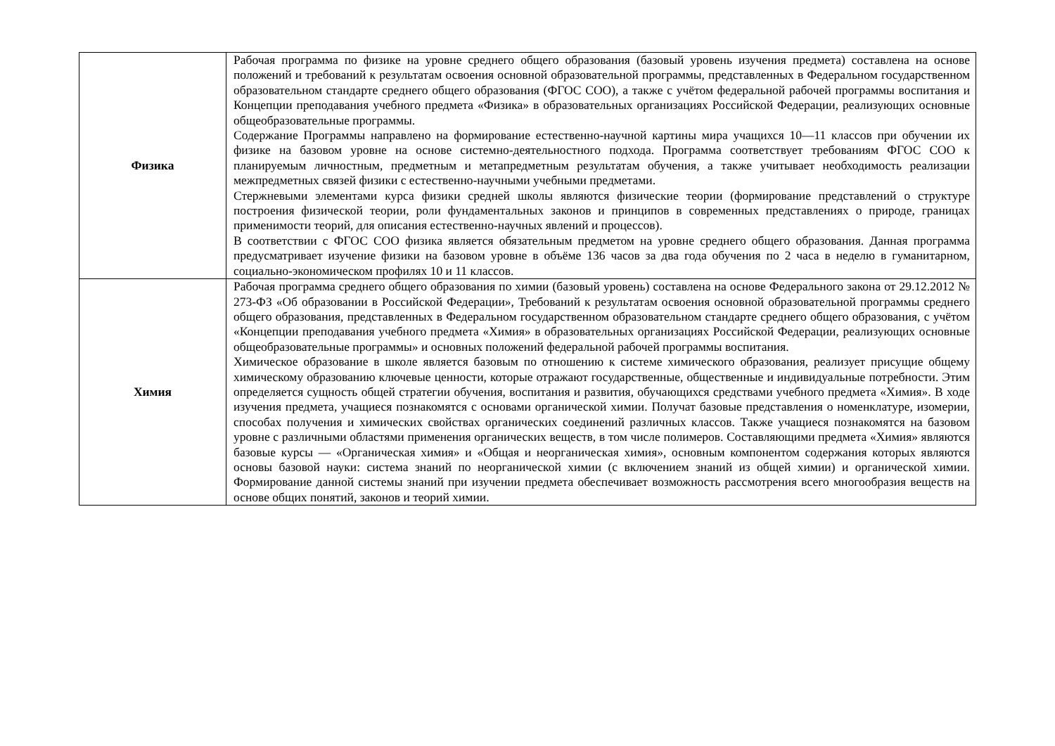| Физика | Рабочая программа по физике на уровне среднего общего образования (базовый уровень изучения предмета) составлена на основе положений и требований к результатам освоения основной образовательной программы, представленных в Федеральном государственном образовательном стандарте среднего общего образования (ФГОС СОО), а также с учётом федеральной рабочей программы воспитания и Концепции преподавания учебного предмета «Физика» в образовательных организациях Российской Федерации, реализующих основные общеобразовательные программы. Содержание Программы направлено на формирование естественно-научной картины мира учащихся 10—11 классов при обучении их физике на базовом уровне на основе системно-деятельностного подхода. Программа соответствует требованиям ФГОС СОО к планируемым личностным, предметным и метапредметным результатам обучения, а также учитывает необходимость реализации межпредметных связей физики с естественно-научными учебными предметами. Стержневыми элементами курса физики средней школы являются физические теории (формирование представлений о структуре построения физической теории, роли фундаментальных законов и принципов в современных представлениях о природе, границах применимости теорий, для описания естественно-научных явлений и процессов). В соответствии с ФГОС СОО физика является обязательным предметом на уровне среднего общего образования. Данная программа предусматривает изучение физики на базовом уровне в объёме 136 часов за два года обучения по 2 часа в неделю в гуманитарном, социально-экономическом профилях 10 и 11 классов. |
| Химия | Рабочая программа среднего общего образования по химии (базовый уровень) составлена на основе Федерального закона от 29.12.2012 № 273-ФЗ «Об образовании в Российской Федерации», Требований к результатам освоения основной образовательной программы среднего общего образования, представленных в Федеральном государственном образовательном стандарте среднего общего образования, с учётом «Концепции преподавания учебного предмета «Химия» в образовательных организациях Российской Федерации, реализующих основные общеобразовательные программы» и основных положений федеральной рабочей программы воспитания. Химическое образование в школе является базовым по отношению к системе химического образования, реализует присущие общему химическому образованию ключевые ценности, которые отражают государственные, общественные и индивидуальные потребности. Этим определяется сущность общей стратегии обучения, воспитания и развития, обучающихся средствами учебного предмета «Химия». В ходе изучения предмета, учащиеся познакомятся с основами органической химии. Получат базовые представления о номенклатуре, изомерии, способах получения и химических свойствах органических соединений различных классов. Также учащиеся познакомятся на базовом уровне с различными областями применения органических веществ, в том числе полимеров. Составляющими предмета «Химия» являются базовые курсы — «Органическая химия» и «Общая и неорганическая химия», основным компонентом содержания которых являются основы базовой науки: система знаний по неорганической химии (с включением знаний из общей химии) и органической химии. Формирование данной системы знаний при изучении предмета обеспечивает возможность рассмотрения всего многообразия веществ на основе общих понятий, законов и теорий химии. |